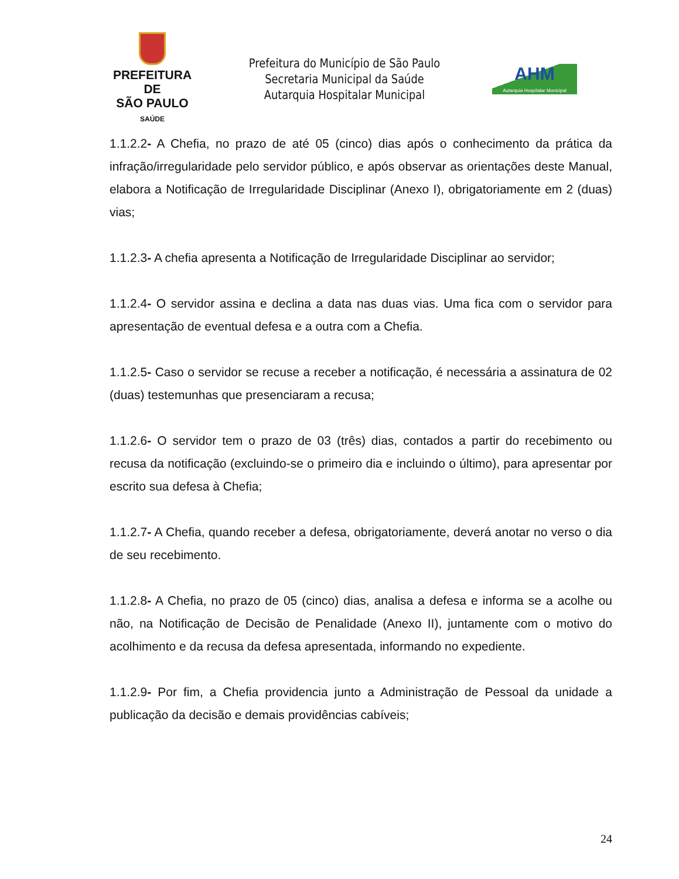PREFEITURA DE
SÃO PAULO
SAÚDE
Prefeitura do Município de São Paulo
Secretaria Municipal da Saúde
Autarquia Hospitalar Municipal
AHM
Autarquia Hospitalar Municipal
1.1.2.2- A Chefia, no prazo de até 05 (cinco) dias após o conhecimento da prática da infração/irregularidade pelo servidor público, e após observar as orientações deste Manual, elabora a Notificação de Irregularidade Disciplinar (Anexo I), obrigatoriamente em 2 (duas) vias;
1.1.2.3- A chefia apresenta a Notificação de Irregularidade Disciplinar ao servidor;
1.1.2.4- O servidor assina e declina a data nas duas vias. Uma fica com o servidor para apresentação de eventual defesa e a outra com a Chefia.
1.1.2.5- Caso o servidor se recuse a receber a notificação, é necessária a assinatura de 02 (duas) testemunhas que presenciaram a recusa;
1.1.2.6- O servidor tem o prazo de 03 (três) dias, contados a partir do recebimento ou recusa da notificação (excluindo-se o primeiro dia e incluindo o último), para apresentar por escrito sua defesa à Chefia;
1.1.2.7- A Chefia, quando receber a defesa, obrigatoriamente, deverá anotar no verso o dia de seu recebimento.
1.1.2.8- A Chefia, no prazo de 05 (cinco) dias, analisa a defesa e informa se a acolhe ou não, na Notificação de Decisão de Penalidade (Anexo II), juntamente com o motivo do acolhimento e da recusa da defesa apresentada, informando no expediente.
1.1.2.9- Por fim, a Chefia providencia junto a Administração de Pessoal da unidade a publicação da decisão e demais providências cabíveis;
24